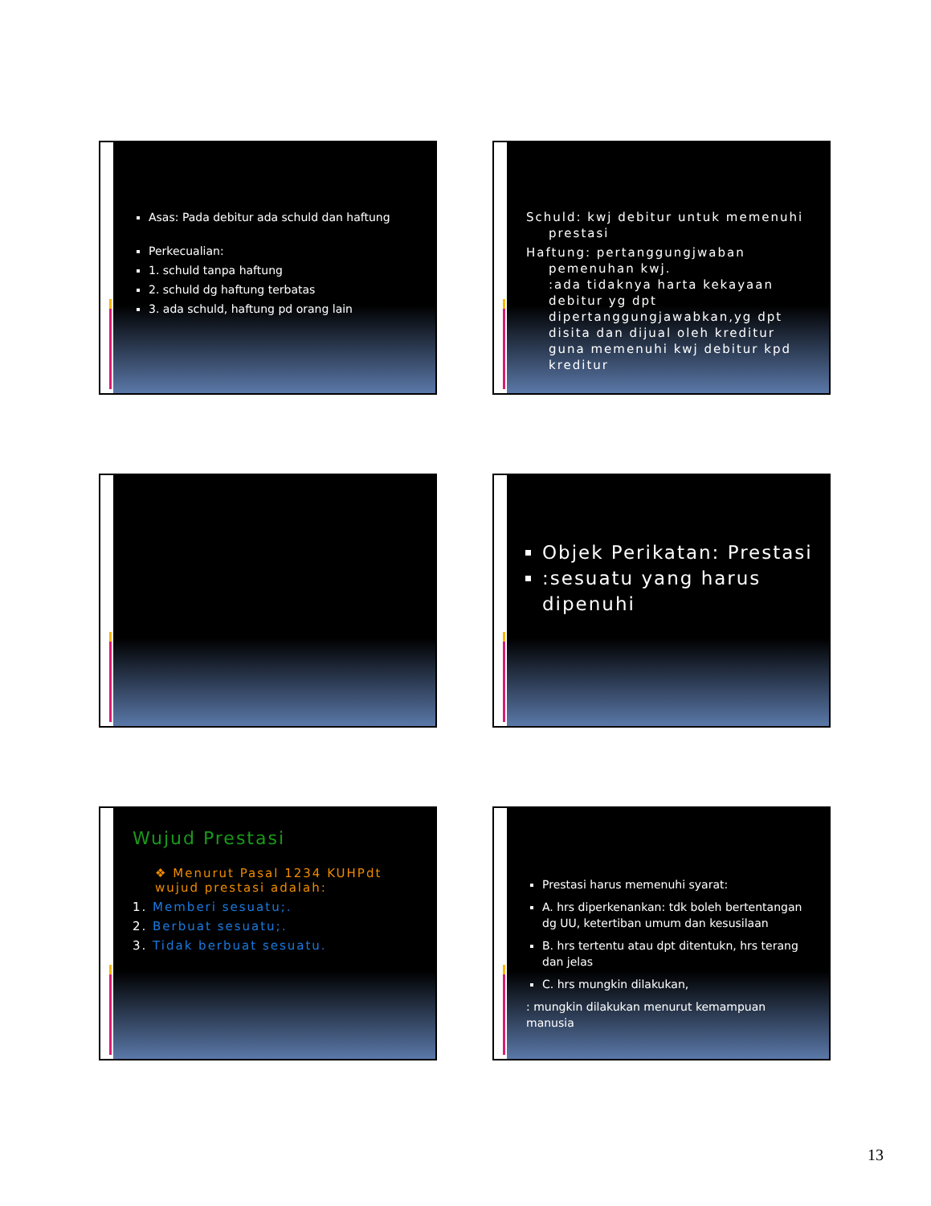Asas: Pada debitur ada schuld dan haftung
Perkecualian:
1. schuld tanpa haftung
2. schuld dg haftung terbatas
3. ada schuld, haftung pd orang lain
Schuld: kwj debitur untuk memenuhi
prestasi
Haftung: pertanggungjwaban
pemenuhan kwj.
:ada tidaknya harta kekayaan debitur yg dpt dipertanggungjawabkan,yg dpt disita dan dijual oleh kreditur guna memenuhi kwj debitur kpd kreditur
Objek Perikatan: Prestasi
:sesuatu yang harus dipenuhi
Wujud Prestasi
❖ Menurut Pasal 1234 KUHPdt wujud prestasi adalah:
1. Memberi sesuatu;.
2. Berbuat sesuatu;.
3. Tidak berbuat sesuatu.
Prestasi harus memenuhi syarat:
A. hrs diperkenankan: tdk boleh bertentangan dg UU, ketertiban umum dan kesusilaan
B. hrs tertentu atau dpt ditentukn, hrs terang dan jelas
C. hrs mungkin dilakukan,
: mungkin dilakukan menurut kemampuan manusia
13